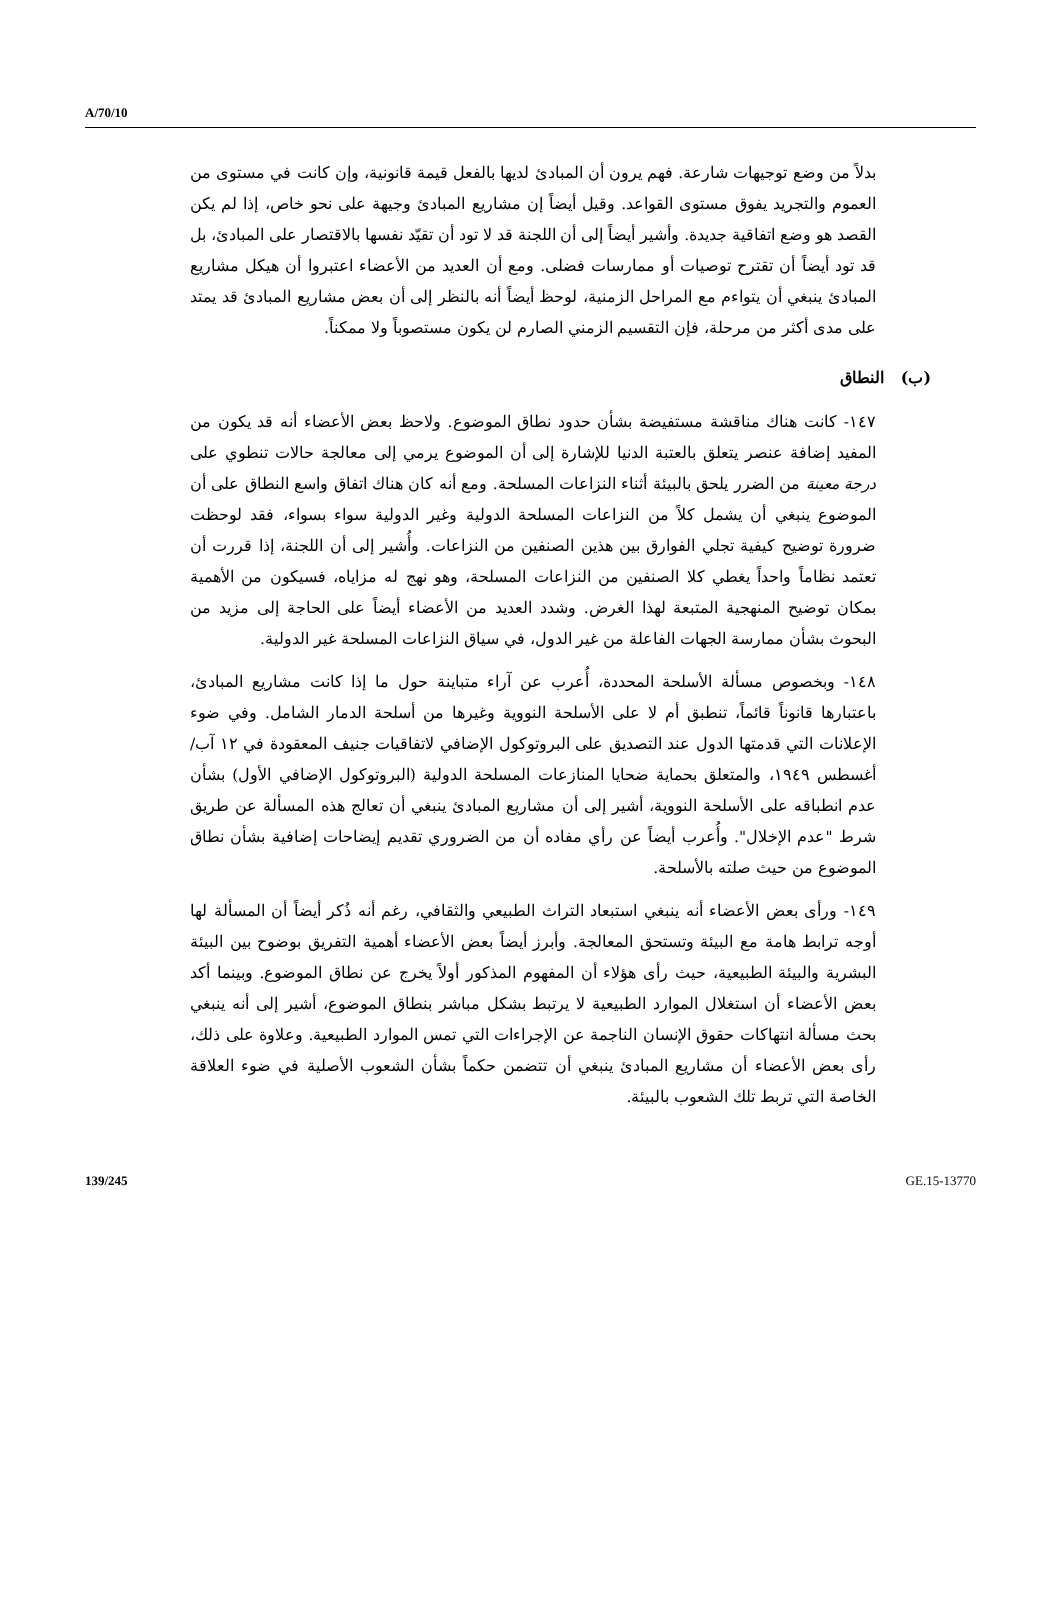A/70/10
بدلاً من وضع توجيهات شارعة. فهم يرون أن المبادئ لديها بالفعل قيمة قانونية، وإن كانت في مستوى من العموم والتجريد يفوق مستوى القواعد. وقيل أيضاً إن مشاريع المبادئ وجيهة على نحو خاص، إذا لم يكن القصد هو وضع اتفاقية جديدة. وأشير أيضاً إلى أن اللجنة قد لا تود أن تقيّد نفسها بالاقتصار على المبادئ، بل قد تود أيضاً أن تقترح توصيات أو ممارسات فضلى. ومع أن العديد من الأعضاء اعتبروا أن هيكل مشاريع المبادئ ينبغي أن يتواءم مع المراحل الزمنية، لوحظ أيضاً أنه بالنظر إلى أن بعض مشاريع المبادئ قد يمتد على مدى أكثر من مرحلة، فإن التقسيم الزمني الصارم لن يكون مستصوباً ولا ممكناً.
(ب) النطاق
١٤٧- كانت هناك مناقشة مستفيضة بشأن حدود نطاق الموضوع. ولاحظ بعض الأعضاء أنه قد يكون من المفيد إضافة عنصر يتعلق بالعتبة الدنيا للإشارة إلى أن الموضوع يرمي إلى معالجة حالات تنطوي على درجة معينة من الضرر يلحق بالبيئة أثناء النزاعات المسلحة. ومع أنه كان هناك اتفاق واسع النطاق على أن الموضوع ينبغي أن يشمل كلاً من النزاعات المسلحة الدولية وغير الدولية سواء بسواء، فقد لوحظت ضرورة توضيح كيفية تجلي الفوارق بين هذين الصنفين من النزاعات. وأُشير إلى أن اللجنة، إذا قررت أن تعتمد نظاماً واحداً يغطي كلا الصنفين من النزاعات المسلحة، وهو نهج له مزاياه، فسيكون من الأهمية بمكان توضيح المنهجية المتبعة لهذا الغرض. وشدد العديد من الأعضاء أيضاً على الحاجة إلى مزيد من البحوث بشأن ممارسة الجهات الفاعلة من غير الدول، في سياق النزاعات المسلحة غير الدولية.
١٤٨- وبخصوص مسألة الأسلحة المحددة، أُعرب عن آراء متباينة حول ما إذا كانت مشاريع المبادئ، باعتبارها قانوناً قائماً، تنطبق أم لا على الأسلحة النووية وغيرها من أسلحة الدمار الشامل. وفي ضوء الإعلانات التي قدمتها الدول عند التصديق على البروتوكول الإضافي لاتفاقيات جنيف المعقودة في ١٢ آب/أغسطس ١٩٤٩، والمتعلق بحماية ضحايا المنازعات المسلحة الدولية (البروتوكول الإضافي الأول) بشأن عدم انطباقه على الأسلحة النووية، أشير إلى أن مشاريع المبادئ ينبغي أن تعالج هذه المسألة عن طريق شرط "عدم الإخلال". وأُعرب أيضاً عن رأي مفاده أن من الضروري تقديم إيضاحات إضافية بشأن نطاق الموضوع من حيث صلته بالأسلحة.
١٤٩- ورأى بعض الأعضاء أنه ينبغي استبعاد التراث الطبيعي والثقافي، رغم أنه ذُكر أيضاً أن المسألة لها أوجه ترابط هامة مع البيئة وتستحق المعالجة. وأبرز أيضاً بعض الأعضاء أهمية التفريق بوضوح بين البيئة البشرية والبيئة الطبيعية، حيث رأى هؤلاء أن المفهوم المذكور أولاً يخرج عن نطاق الموضوع. وبينما أكد بعض الأعضاء أن استغلال الموارد الطبيعية لا يرتبط بشكل مباشر بنطاق الموضوع، أشير إلى أنه ينبغي بحث مسألة انتهاكات حقوق الإنسان الناجمة عن الإجراءات التي تمس الموارد الطبيعية. وعلاوة على ذلك، رأى بعض الأعضاء أن مشاريع المبادئ ينبغي أن تتضمن حكماً بشأن الشعوب الأصلية في ضوء العلاقة الخاصة التي تربط تلك الشعوب بالبيئة.
139/245 GE.15-13770